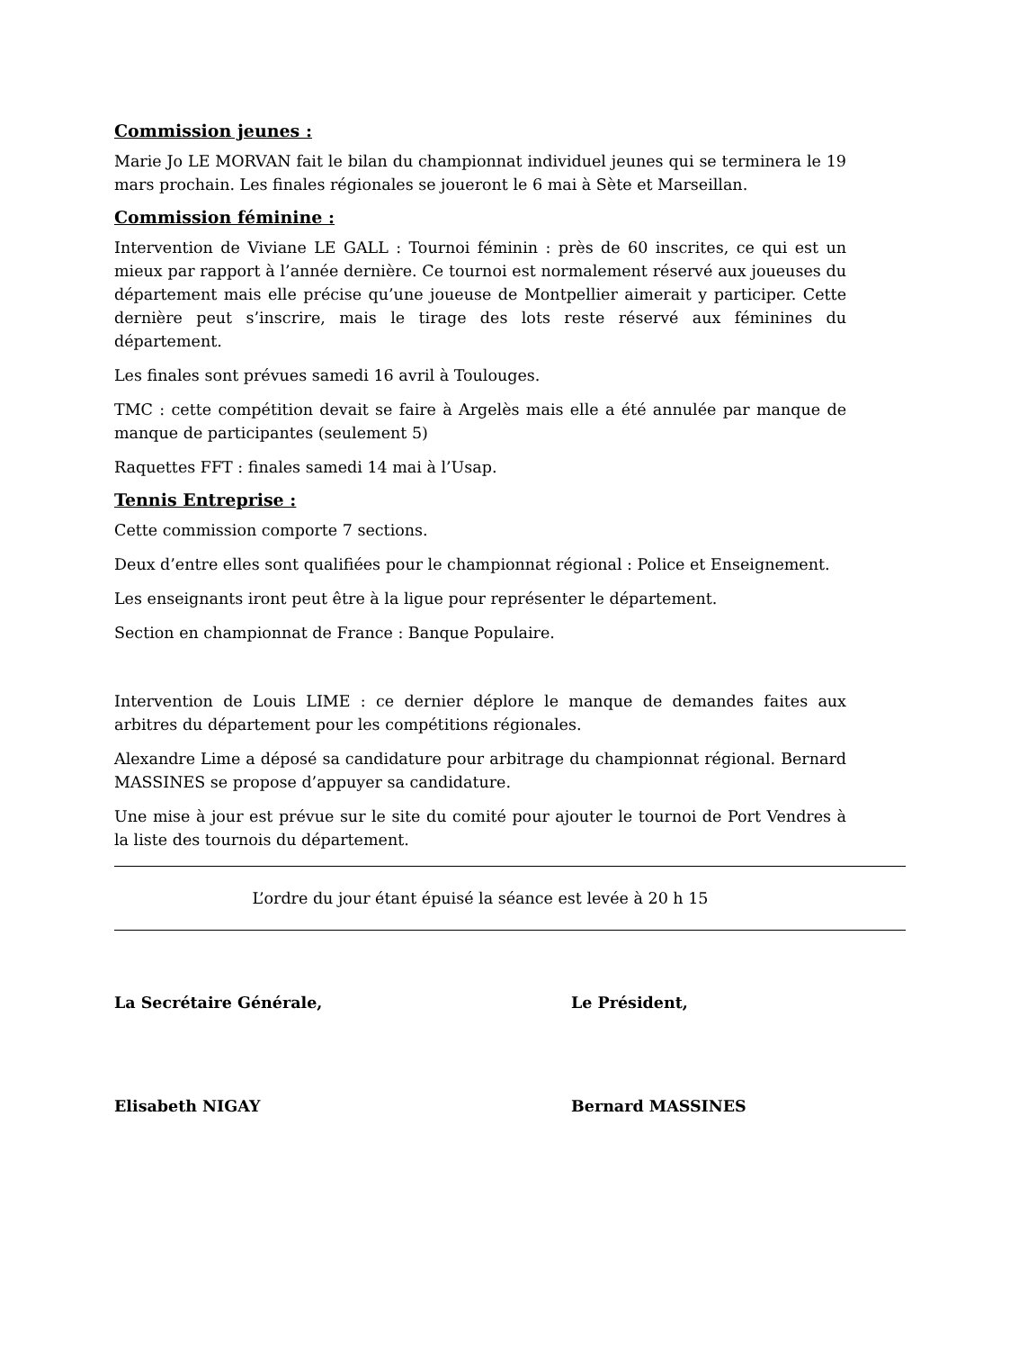Commission jeunes :
Marie Jo LE MORVAN fait le bilan du championnat individuel jeunes qui se terminera le 19 mars prochain. Les finales régionales se joueront le 6 mai à Sète et Marseillan.
Commission féminine :
Intervention de Viviane LE GALL : Tournoi féminin : près de 60 inscrites, ce qui est un mieux par rapport à l’année dernière. Ce tournoi est normalement réservé aux joueuses du département mais elle précise qu’une joueuse de Montpellier aimerait y participer. Cette dernière peut s’inscrire, mais le tirage des lots reste réservé aux féminines du département.
Les finales sont prévues samedi 16 avril à Toulouges.
TMC : cette compétition devait se faire à Argelès mais elle a été annulée par manque de manque de participantes (seulement 5)
Raquettes FFT : finales samedi 14 mai à l’Usap.
Tennis Entreprise :
Cette commission comporte 7 sections.
Deux d’entre elles sont qualifiées pour le championnat régional : Police et Enseignement.
Les enseignants iront peut être à la ligue pour représenter le département.
Section en championnat de France : Banque Populaire.
Intervention de Louis LIME : ce dernier déplore le manque de demandes faites aux arbitres du département pour les compétitions régionales.
Alexandre Lime a déposé sa candidature pour arbitrage du championnat régional. Bernard MASSINES se propose d’appuyer sa candidature.
Une mise à jour est prévue sur le site du comité pour ajouter le tournoi de Port Vendres à la liste des tournois du département.
L’ordre du jour étant épuisé la séance est levée à 20 h 15
La Secrétaire Générale,
Elisabeth NIGAY
Le Président,
Bernard MASSINES